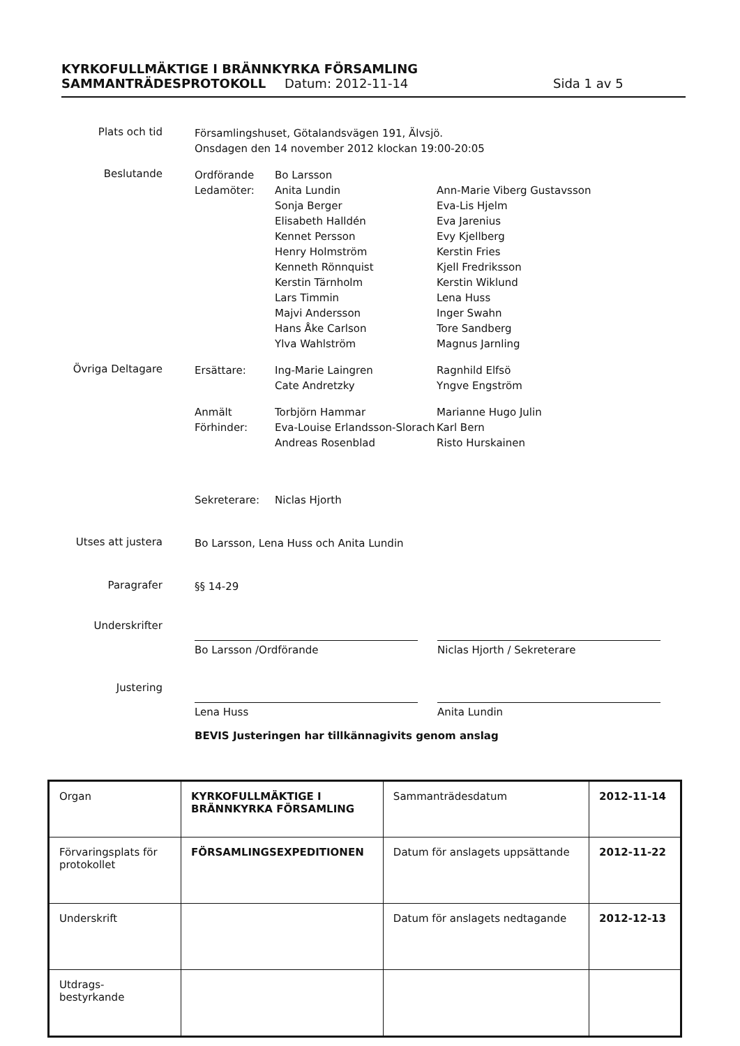KYRKOFULLMÄKTIGE I BRÄNNKYRKA FÖRSAMLING
SAMMANTRÄDESPROTOKOLL Datum: 2012-11-14 Sida 1 av 5
Plats och tid
Församlingshuset, Götalandsvägen 191, Älvsjö.
Onsdagen den 14 november 2012 klockan 19:00-20:05
Beslutande
Ordförande
Ledamöter:
Bo Larsson
Anita Lundin
Sonja Berger
Elisabeth Halldén
Kennet Persson
Henry Holmström
Kenneth Rönnquist
Kerstin Tärnholm
Lars Timmin
Majvi Andersson
Hans Åke Carlson
Ylva Wahlström
Ann-Marie Viberg Gustavsson
Eva-Lis Hjelm
Eva Jarenius
Evy Kjellberg
Kerstin Fries
Kjell Fredriksson
Kerstin Wiklund
Lena Huss
Inger Swahn
Tore Sandberg
Magnus Jarnling
Övriga Deltagare
Ersättare: Ing-Marie Laingren
Cate Andretzky
Ragnhild Elfsö
Yngve Engström
Anmält
Förhinder:
Torbjörn Hammar
Eva-Louise Erlandsson-Slorach
Andreas Rosenblad
Marianne Hugo Julin
Karl Bern
Risto Hurskainen
Sekreterare: Niclas Hjorth
Utses att justera
Bo Larsson, Lena Huss och Anita Lundin
Paragrafer
§§ 14-29
Underskrifter
Bo Larsson /Ordförande Niclas Hjorth / Sekreterare
Justering
Lena Huss Anita Lundin
BEVIS Justeringen har tillkännagivits genom anslag
| Organ | KYRKOFULLMÄKTIGE I BRÄNNKYRKA FÖRSAMLING | Sammanträdesdatum | 2012-11-14 |
| Förvaringsplats för protokollet | FÖRSAMLINGSEXPEDITIONEN | Datum för anslagets uppsättande | 2012-11-22 |
| Underskrift | | Datum för anslagets nedtagande | 2012-12-13 |
| Utdrags- bestyrkande | | | |